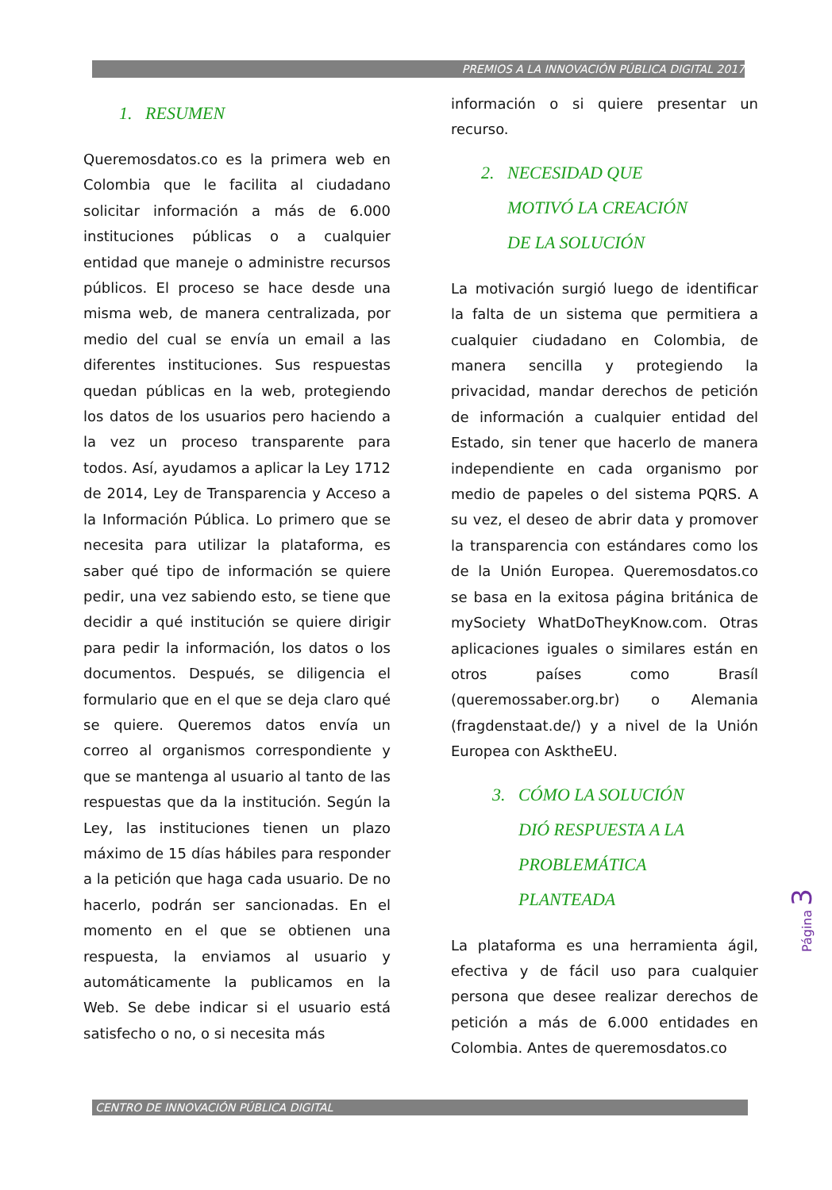PREMIOS A LA INNOVACIÓN PÚBLICA DIGITAL 2017
1. RESUMEN
Queremosdatos.co es la primera web en Colombia que le facilita al ciudadano solicitar información a más de 6.000 instituciones públicas o a cualquier entidad que maneje o administre recursos públicos. El proceso se hace desde una misma web, de manera centralizada, por medio del cual se envía un email a las diferentes instituciones. Sus respuestas quedan públicas en la web, protegiendo los datos de los usuarios pero haciendo a la vez un proceso transparente para todos. Así, ayudamos a aplicar la Ley 1712 de 2014, Ley de Transparencia y Acceso a la Información Pública. Lo primero que se necesita para utilizar la plataforma, es saber qué tipo de información se quiere pedir, una vez sabiendo esto, se tiene que decidir a qué institución se quiere dirigir para pedir la información, los datos o los documentos. Después, se diligencia el formulario que en el que se deja claro qué se quiere. Queremos datos envía un correo al organismos correspondiente y que se mantenga al usuario al tanto de las respuestas que da la institución. Según la Ley, las instituciones tienen un plazo máximo de 15 días hábiles para responder a la petición que haga cada usuario. De no hacerlo, podrán ser sancionadas. En el momento en el que se obtienen una respuesta, la enviamos al usuario y automáticamente la publicamos en la Web. Se debe indicar si el usuario está satisfecho o no, o si necesita más
información o si quiere presentar un recurso.
2. NECESIDAD QUE
MOTIVÓ LA CREACIÓN
DE LA SOLUCIÓN
La motivación surgió luego de identificar la falta de un sistema que permitiera a cualquier ciudadano en Colombia, de manera sencilla y protegiendo la privacidad, mandar derechos de petición de información a cualquier entidad del Estado, sin tener que hacerlo de manera independiente en cada organismo por medio de papeles o del sistema PQRS. A su vez, el deseo de abrir data y promover la transparencia con estándares como los de la Unión Europea. Queremosdatos.co se basa en la exitosa página británica de mySociety WhatDoTheyKnow.com. Otras aplicaciones iguales o similares están en otros países como Brasíl (queremossaber.org.br) o Alemania (fragdenstaat.de/) y a nivel de la Unión Europea con AsktheEU.
3. CÓMO LA SOLUCIÓN
DIÓ RESPUESTA A LA
PROBLEMÁTICA
PLANTEADA
La plataforma es una herramienta ágil, efectiva y de fácil uso para cualquier persona que desee realizar derechos de petición a más de 6.000 entidades en Colombia. Antes de queremosdatos.co
Página 3
CENTRO DE INNOVACIÓN PÚBLICA DIGITAL